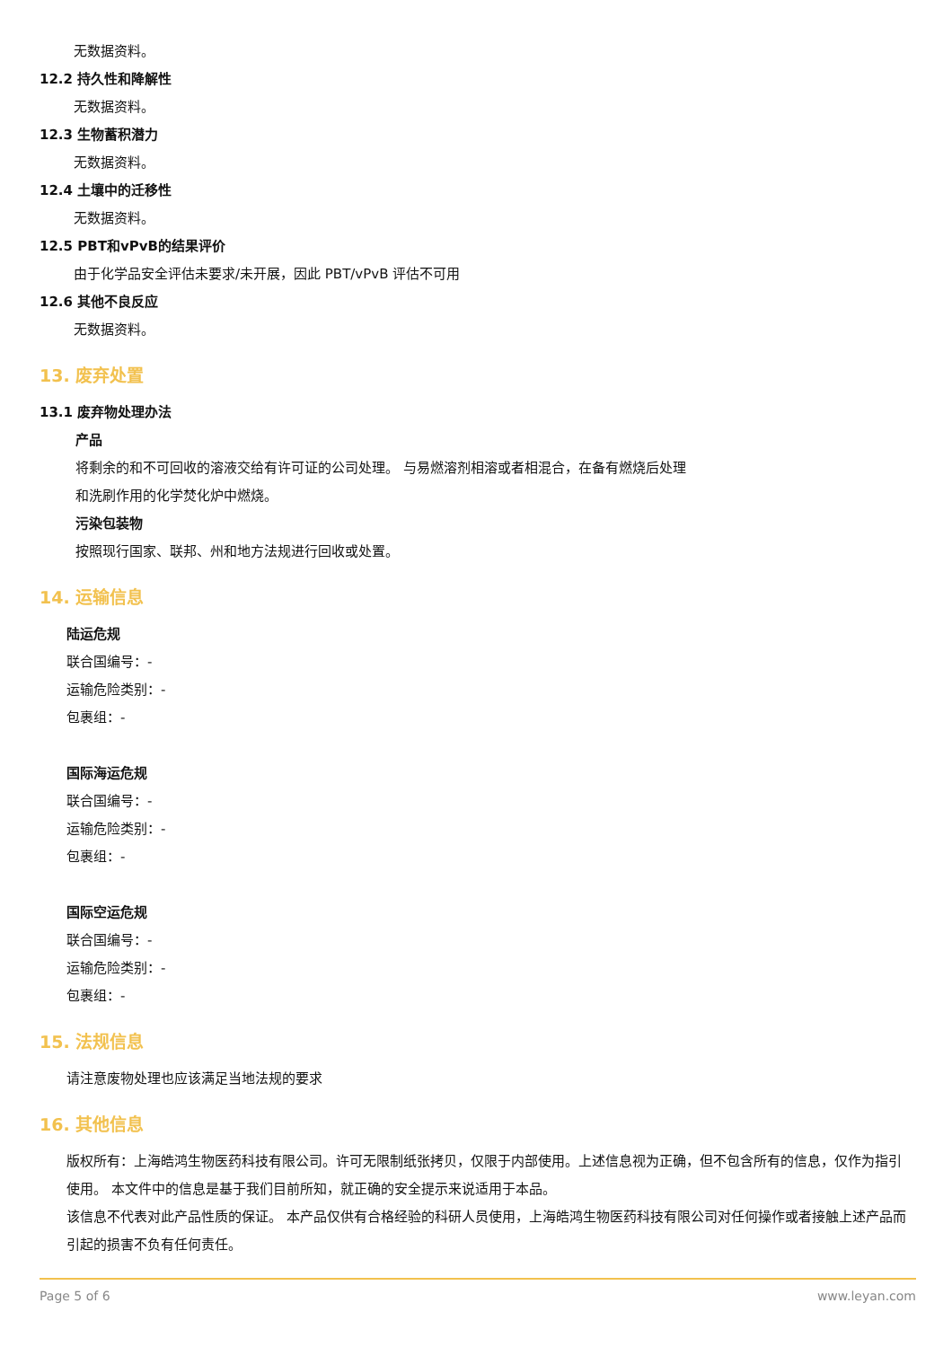无数据资料。
12.2 持久性和降解性
无数据资料。
12.3 生物蓄积潜力
无数据资料。
12.4 土壤中的迁移性
无数据资料。
12.5 PBT和vPvB的结果评价
由于化学品安全评估未要求/未开展，因此 PBT/vPvB 评估不可用
12.6 其他不良反应
无数据资料。
13. 废弃处置
13.1 废弃物处理办法
产品
将剩余的和不可回收的溶液交给有许可证的公司处理。 与易燃溶剂相溶或者相混合，在备有燃烧后处理
和洗刷作用的化学焚化炉中燃烧。
污染包装物
按照现行国家、联邦、州和地方法规进行回收或处置。
14. 运输信息
陆运危规
联合国编号：-
运输危险类别：-
包裹组：-
国际海运危规
联合国编号：-
运输危险类别：-
包裹组：-
国际空运危规
联合国编号：-
运输危险类别：-
包裹组：-
15. 法规信息
请注意废物处理也应该满足当地法规的要求
16. 其他信息
版权所有：上海皓鸿生物医药科技有限公司。许可无限制纸张拷贝，仅限于内部使用。上述信息视为正确，但不包含所有的信息，仅作为指引使用。 本文件中的信息是基于我们目前所知，就正确的安全提示来说适用于本品。
该信息不代表对此产品性质的保证。 本产品仅供有合格经验的科研人员使用，上海皓鸿生物医药科技有限公司对任何操作或者接触上述产品而引起的损害不负有任何责任。
Page 5 of 6 www.leyan.com